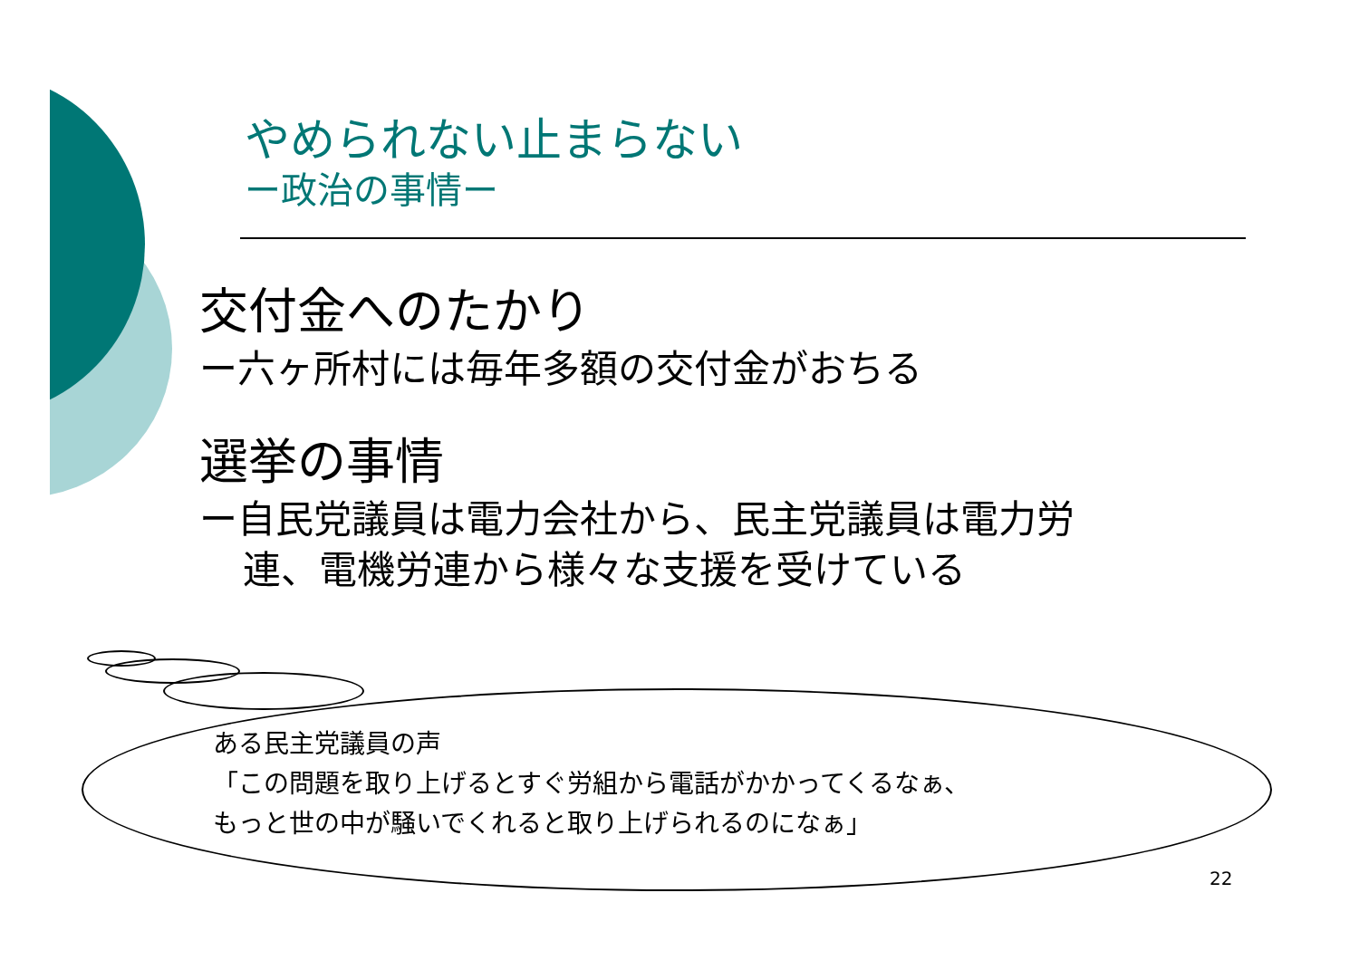やめられない止まらない
ー政治の事情ー
交付金へのたかり
ー六ヶ所村には毎年多額の交付金がおちる
選挙の事情
ー自民党議員は電力会社から、民主党議員は電力労
連、電機労連から様々な支援を受けている
ある民主党議員の声
「この問題を取り上げるとすぐ労組から電話がかかってくるなぁ、
もっと世の中が騒いでくれると取り上げられるのになぁ」
22